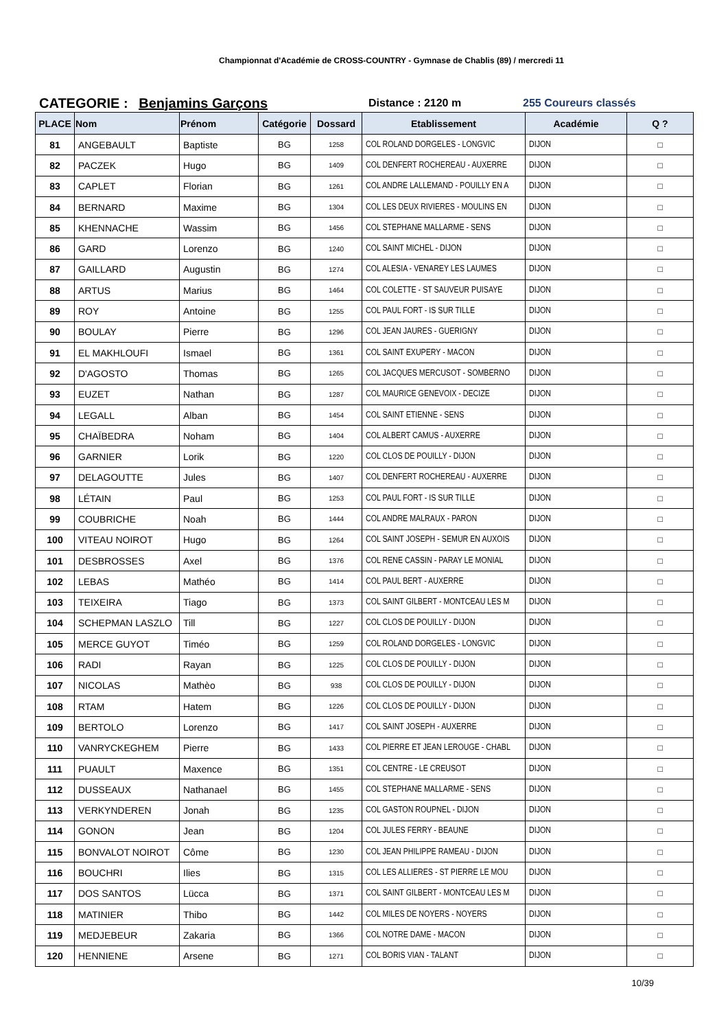Championnat d'Académie de CROSS-COUNTRY - Gymnase de Chablis (89) / mercredi 11
CATEGORIE : Benjamins Garçons
Distance : 2120 m 255 Coureurs classés
| PLACE | Nom | Prénom | Catégorie | Dossard | Etablissement | Académie | Q ? |
| --- | --- | --- | --- | --- | --- | --- | --- |
| 81 | ANGEBAULT | Baptiste | BG | 1258 | COL ROLAND DORGELES - LONGVIC | DIJON | □ |
| 82 | PACZEK | Hugo | BG | 1409 | COL DENFERT ROCHEREAU - AUXERRE | DIJON | □ |
| 83 | CAPLET | Florian | BG | 1261 | COL ANDRE LALLEMAND - POUILLY EN A | DIJON | □ |
| 84 | BERNARD | Maxime | BG | 1304 | COL LES DEUX RIVIERES - MOULINS EN | DIJON | □ |
| 85 | KHENNACHE | Wassim | BG | 1456 | COL STEPHANE MALLARME - SENS | DIJON | □ |
| 86 | GARD | Lorenzo | BG | 1240 | COL SAINT MICHEL - DIJON | DIJON | □ |
| 87 | GAILLARD | Augustin | BG | 1274 | COL ALESIA - VENAREY LES LAUMES | DIJON | □ |
| 88 | ARTUS | Marius | BG | 1464 | COL COLETTE - ST SAUVEUR PUISAYE | DIJON | □ |
| 89 | ROY | Antoine | BG | 1255 | COL PAUL FORT - IS SUR TILLE | DIJON | □ |
| 90 | BOULAY | Pierre | BG | 1296 | COL JEAN JAURES - GUERIGNY | DIJON | □ |
| 91 | EL MAKHLOUFI | Ismael | BG | 1361 | COL SAINT EXUPERY - MACON | DIJON | □ |
| 92 | D'AGOSTO | Thomas | BG | 1265 | COL JACQUES MERCUSOT - SOMBERNO | DIJON | □ |
| 93 | EUZET | Nathan | BG | 1287 | COL MAURICE GENEVOIX - DECIZE | DIJON | □ |
| 94 | LEGALL | Alban | BG | 1454 | COL SAINT ETIENNE - SENS | DIJON | □ |
| 95 | CHAÏBEDRA | Noham | BG | 1404 | COL ALBERT CAMUS - AUXERRE | DIJON | □ |
| 96 | GARNIER | Lorik | BG | 1220 | COL CLOS DE POUILLY - DIJON | DIJON | □ |
| 97 | DELAGOUTTE | Jules | BG | 1407 | COL DENFERT ROCHEREAU - AUXERRE | DIJON | □ |
| 98 | LÉTAIN | Paul | BG | 1253 | COL PAUL FORT - IS SUR TILLE | DIJON | □ |
| 99 | COUBRICHE | Noah | BG | 1444 | COL ANDRE MALRAUX - PARON | DIJON | □ |
| 100 | VITEAU NOIROT | Hugo | BG | 1264 | COL SAINT JOSEPH - SEMUR EN AUXOIS | DIJON | □ |
| 101 | DESBROSSES | Axel | BG | 1376 | COL RENE CASSIN - PARAY LE MONIAL | DIJON | □ |
| 102 | LEBAS | Mathéo | BG | 1414 | COL PAUL BERT - AUXERRE | DIJON | □ |
| 103 | TEIXEIRA | Tiago | BG | 1373 | COL SAINT GILBERT - MONTCEAU LES M | DIJON | □ |
| 104 | SCHEPMAN LASZLO | Till | BG | 1227 | COL CLOS DE POUILLY - DIJON | DIJON | □ |
| 105 | MERCE GUYOT | Timéo | BG | 1259 | COL ROLAND DORGELES - LONGVIC | DIJON | □ |
| 106 | RADI | Rayan | BG | 1225 | COL CLOS DE POUILLY - DIJON | DIJON | □ |
| 107 | NICOLAS | Mathèo | BG | 938 | COL CLOS DE POUILLY - DIJON | DIJON | □ |
| 108 | RTAM | Hatem | BG | 1226 | COL CLOS DE POUILLY - DIJON | DIJON | □ |
| 109 | BERTOLO | Lorenzo | BG | 1417 | COL SAINT JOSEPH - AUXERRE | DIJON | □ |
| 110 | VANRYCKEGHEM | Pierre | BG | 1433 | COL PIERRE ET JEAN LEROUGE - CHABL | DIJON | □ |
| 111 | PUAULT | Maxence | BG | 1351 | COL CENTRE - LE CREUSOT | DIJON | □ |
| 112 | DUSSEAUX | Nathanael | BG | 1455 | COL STEPHANE MALLARME - SENS | DIJON | □ |
| 113 | VERKYNDEREN | Jonah | BG | 1235 | COL GASTON ROUPNEL - DIJON | DIJON | □ |
| 114 | GONON | Jean | BG | 1204 | COL JULES FERRY - BEAUNE | DIJON | □ |
| 115 | BONVALOT NOIROT | Côme | BG | 1230 | COL JEAN PHILIPPE RAMEAU - DIJON | DIJON | □ |
| 116 | BOUCHRI | Ilies | BG | 1315 | COL LES ALLIERES - ST PIERRE LE MOU | DIJON | □ |
| 117 | DOS SANTOS | Lücca | BG | 1371 | COL SAINT GILBERT - MONTCEAU LES M | DIJON | □ |
| 118 | MATINIER | Thibo | BG | 1442 | COL MILES DE NOYERS - NOYERS | DIJON | □ |
| 119 | MEDJEBEUR | Zakaria | BG | 1366 | COL NOTRE DAME - MACON | DIJON | □ |
| 120 | HENNIENE | Arsene | BG | 1271 | COL BORIS VIAN - TALANT | DIJON | □ |
10/39